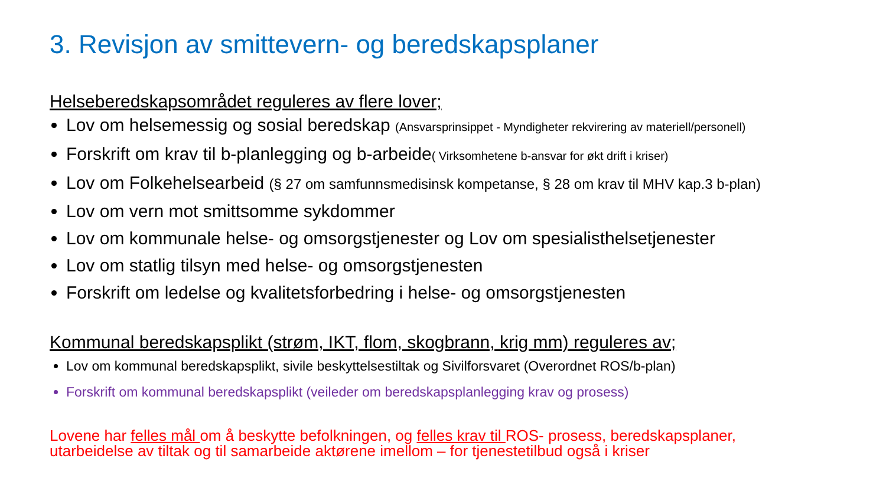3. Revisjon av smittevern- og beredskapsplaner
Helseberedskapsområdet reguleres av flere lover;
Lov om helsemessig og sosial beredskap (Ansvarsprinsippet - Myndigheter rekvirering av materiell/personell)
Forskrift om krav til b-planlegging og b-arbeide( Virksomhetene b-ansvar for økt drift i kriser)
Lov om Folkehelsearbeid (§ 27 om samfunnsmedisinsk kompetanse, § 28 om krav til MHV kap.3 b-plan)
Lov om vern mot smittsomme sykdommer
Lov om kommunale helse- og omsorgstjenester og Lov om spesialisthelsetjenester
Lov om statlig tilsyn med helse- og omsorgstjenesten
Forskrift om ledelse og kvalitetsforbedring i helse- og omsorgstjenesten
Kommunal beredskapsplikt (strøm, IKT, flom, skogbrann, krig mm) reguleres av;
Lov om kommunal beredskapsplikt, sivile beskyttelsestiltak og Sivilforsvaret (Overordnet ROS/b-plan)
Forskrift om kommunal beredskapsplikt (veileder om beredskapsplanlegging krav og prosess)
Lovene har felles mål om å beskytte befolkningen, og felles krav til ROS- prosess, beredskapsplaner,
utarbeidelse av tiltak og til samarbeide aktørene imellom – for tjenestetilbud også i kriser